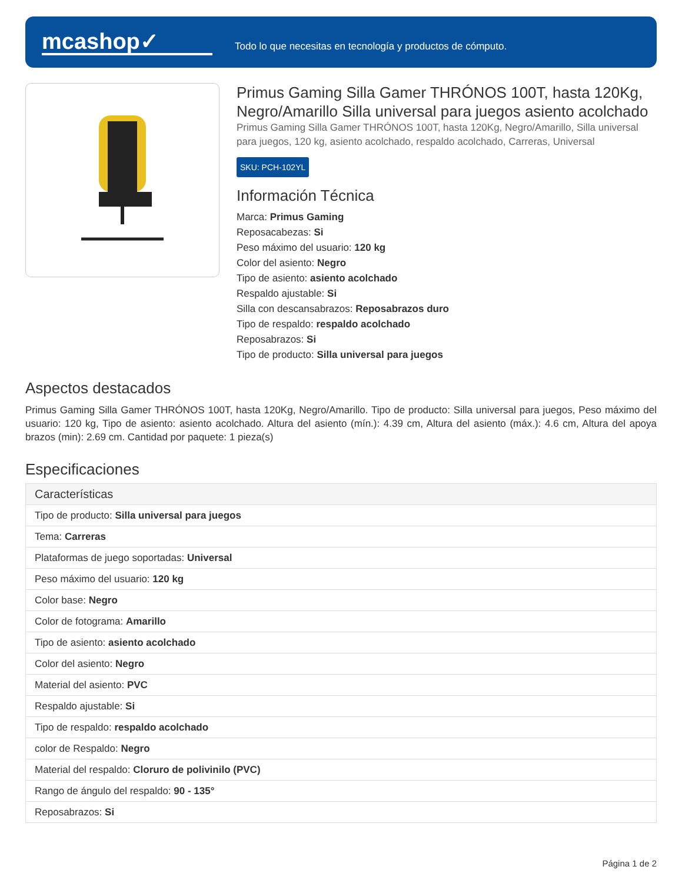mcashop✓
Todo lo que necesitas en tecnología y productos de cómputo.
Primus Gaming Silla Gamer THRÓNOS 100T, hasta 120Kg, Negro/Amarillo Silla universal para juegos asiento acolchado
Primus Gaming Silla Gamer THRÓNOS 100T, hasta 120Kg, Negro/Amarillo, Silla universal para juegos, 120 kg, asiento acolchado, respaldo acolchado, Carreras, Universal
SKU: PCH-102YL
Información Técnica
Marca: Primus Gaming
Reposacabezas: Si
Peso máximo del usuario: 120 kg
Color del asiento: Negro
Tipo de asiento: asiento acolchado
Respaldo ajustable: Si
Silla con descansabrazos: Reposabrazos duro
Tipo de respaldo: respaldo acolchado
Reposabrazos: Si
Tipo de producto: Silla universal para juegos
Aspectos destacados
Primus Gaming Silla Gamer THRÓNOS 100T, hasta 120Kg, Negro/Amarillo. Tipo de producto: Silla universal para juegos, Peso máximo del usuario: 120 kg, Tipo de asiento: asiento acolchado. Altura del asiento (mín.): 4.39 cm, Altura del asiento (máx.): 4.6 cm, Altura del apoya brazos (min): 2.69 cm. Cantidad por paquete: 1 pieza(s)
Especificaciones
| Características |
| --- |
| Tipo de producto: Silla universal para juegos |
| Tema: Carreras |
| Plataformas de juego soportadas: Universal |
| Peso máximo del usuario: 120 kg |
| Color base: Negro |
| Color de fotograma: Amarillo |
| Tipo de asiento: asiento acolchado |
| Color del asiento: Negro |
| Material del asiento: PVC |
| Respaldo ajustable: Si |
| Tipo de respaldo: respaldo acolchado |
| color de Respaldo: Negro |
| Material del respaldo: Cloruro de polivinilo (PVC) |
| Rango de ángulo del respaldo: 90 - 135° |
| Reposabrazos: Si |
Página 1 de 2